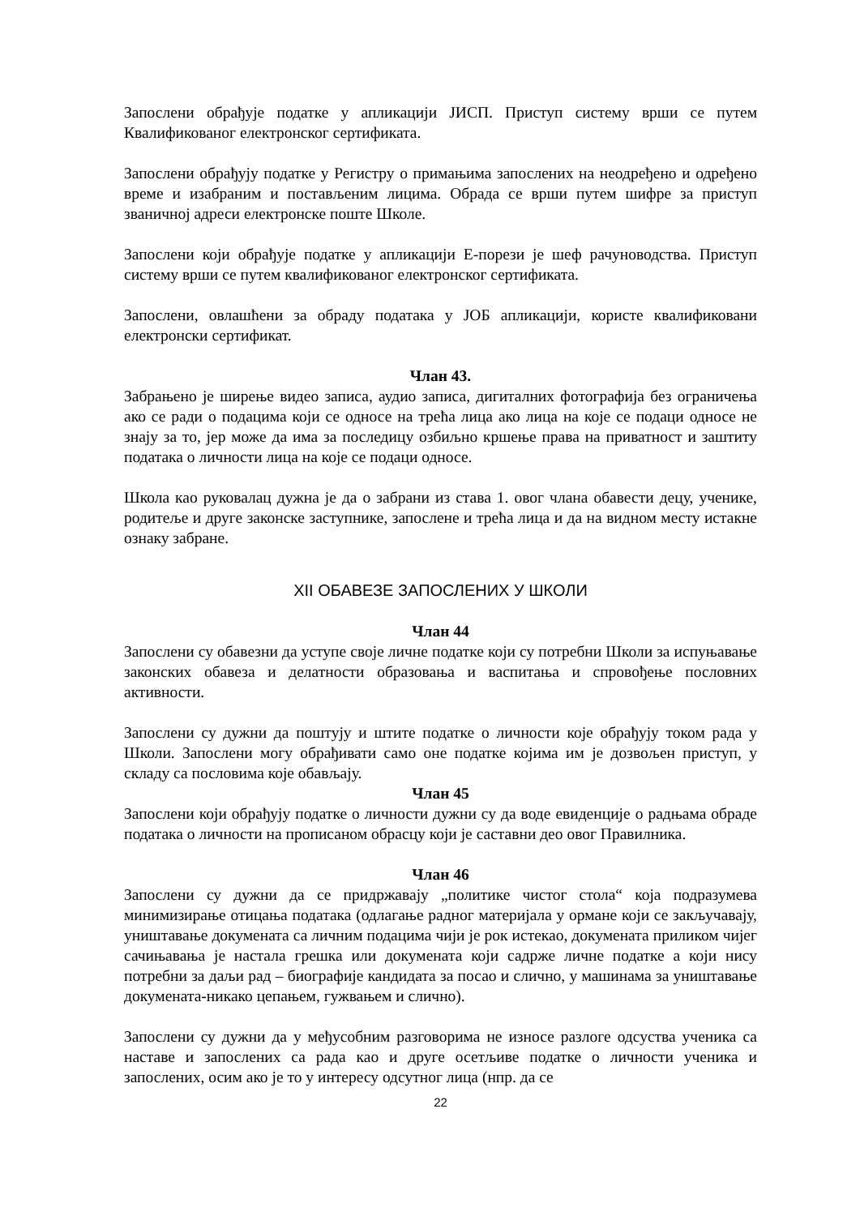Запослени обрађује податке у апликацији ЈИСП. Приступ систему врши се путем Квалификованог електронског сертификата.
Запослени обрађују податке у Регистру о примањима запослених на неодређено и одређено време и изабраним и постављеним лицима. Обрада се врши путем шифре за приступ званичној адреси електронске поште Школе.
Запослени који обрађује податке у апликацији Е-порези је шеф рачуноводства. Приступ систему врши се путем квалификованог електронског сертификата.
Запослени, овлашћени за обраду података у ЈОБ апликацији, користе квалификовани електронски сертификат.
Члан 43.
Забрањено је ширење видео записа, аудио записа, дигиталних фотографија без ограничења ако се ради о подацима који се односе на трећа лица ако лица на које се подаци односе не знају за то, јер може да има за последицу озбиљно кршење права на приватност и заштиту података о личности лица на које се подаци односе.
Школа као руковалац дужна је да о забрани из става 1. овог члана обавести децу, ученике, родитеље и друге законске заступнике, запослене и трећа лица и да на видном месту истакне ознаку забране.
XII ОБАВЕЗЕ ЗАПОСЛЕНИХ У ШКОЛИ
Члан 44
Запослени су обавезни да уступе своје личне податке који су потребни Школи за испуњавање законских обавеза и делатности образовања и васпитања и спровођење пословних активности.
Запослени су дужни да поштују и штите податке о личности које обрађују током рада у Школи. Запослени могу обрађивати само оне податке којима им је дозвољен приступ, у складу са пословима које обављају.
Члан 45
Запослени који обрађују податке о личности дужни су да воде евиденције о радњама обраде података о личности на прописаном обрасцу који је саставни део овог Правилника.
Члан 46
Запослени су дужни да се придржавају „политике чистог стола“ која подразумева минимизирање отицања података (одлагање радног материјала у ормане који се закључавају, уништавање докумената са личним подацима чији је рок истекао, докумената приликом чијег сачињавања је настала грешка или докумената који садрже личне податке а који нису потребни за даљи рад – биографије кандидата за посао и слично, у машинама за уништавање докумената-никако цепањем, гужвањем и слично).
Запослени су дужни да у међусобним разговорима не износе разлоге одсуства ученика са наставе и запослених са рада као и друге осетљиве податке о личности ученика и запослених, осим ако је то у интересу одсутног лица (нпр. да се
22